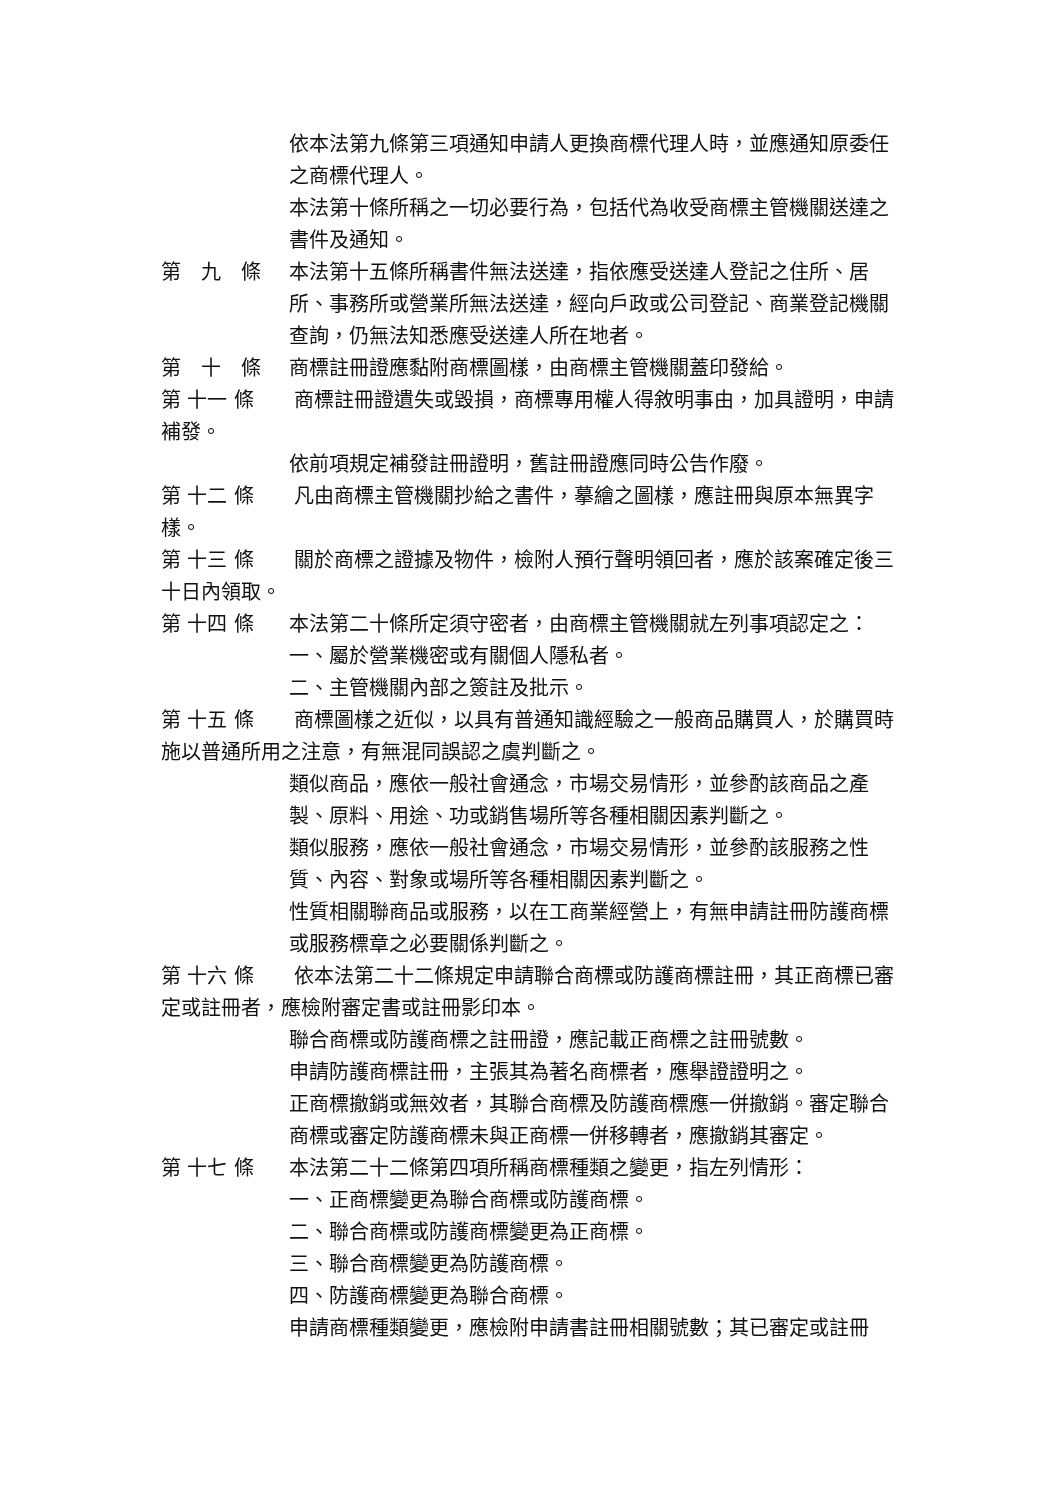依本法第九條第三項通知申請人更換商標代理人時，並應通知原委任之商標代理人。
本法第十條所稱之一切必要行為，包括代為收受商標主管機關送達之書件及通知。
第　九　條
本法第十五條所稱書件無法送達，指依應受送達人登記之住所、居所、事務所或營業所無法送達，經向戶政或公司登記、商業登記機關查詢，仍無法知悉應受送達人所在地者。
第　十　條
商標註冊證應黏附商標圖樣，由商標主管機關蓋印發給。
第 十一 條　　商標註冊證遺失或毀損，商標專用權人得敘明事由，加具證明，申請補發。
依前項規定補發註冊證明，舊註冊證應同時公告作廢。
第 十二 條　　凡由商標主管機關抄給之書件，摹繪之圖樣，應註冊與原本無異字樣。
第 十三 條　　關於商標之證據及物件，檢附人預行聲明領回者，應於該案確定後三十日內領取。
第 十四 條
本法第二十條所定須守密者，由商標主管機關就左列事項認定之：
一、屬於營業機密或有關個人隱私者。
二、主管機關內部之簽註及批示。
第 十五 條　　商標圖樣之近似，以具有普通知識經驗之一般商品購買人，於購買時施以普通所用之注意，有無混同誤認之虞判斷之。
類似商品，應依一般社會通念，市場交易情形，並參酌該商品之產製、原料、用途、功或銷售場所等各種相關因素判斷之。
類似服務，應依一般社會通念，市場交易情形，並參酌該服務之性質、內容、對象或場所等各種相關因素判斷之。
性質相關聯商品或服務，以在工商業經營上，有無申請註冊防護商標或服務標章之必要關係判斷之。
第 十六 條　　依本法第二十二條規定申請聯合商標或防護商標註冊，其正商標已審定或註冊者，應檢附審定書或註冊影印本。
聯合商標或防護商標之註冊證，應記載正商標之註冊號數。
申請防護商標註冊，主張其為著名商標者，應舉證證明之。
正商標撤銷或無效者，其聯合商標及防護商標應一併撤銷。審定聯合商標或審定防護商標未與正商標一併移轉者，應撤銷其審定。
第 十七 條
本法第二十二條第四項所稱商標種類之變更，指左列情形：
一、正商標變更為聯合商標或防護商標。
二、聯合商標或防護商標變更為正商標。
三、聯合商標變更為防護商標。
四、防護商標變更為聯合商標。
申請商標種類變更，應檢附申請書註冊相關號數；其已審定或註冊